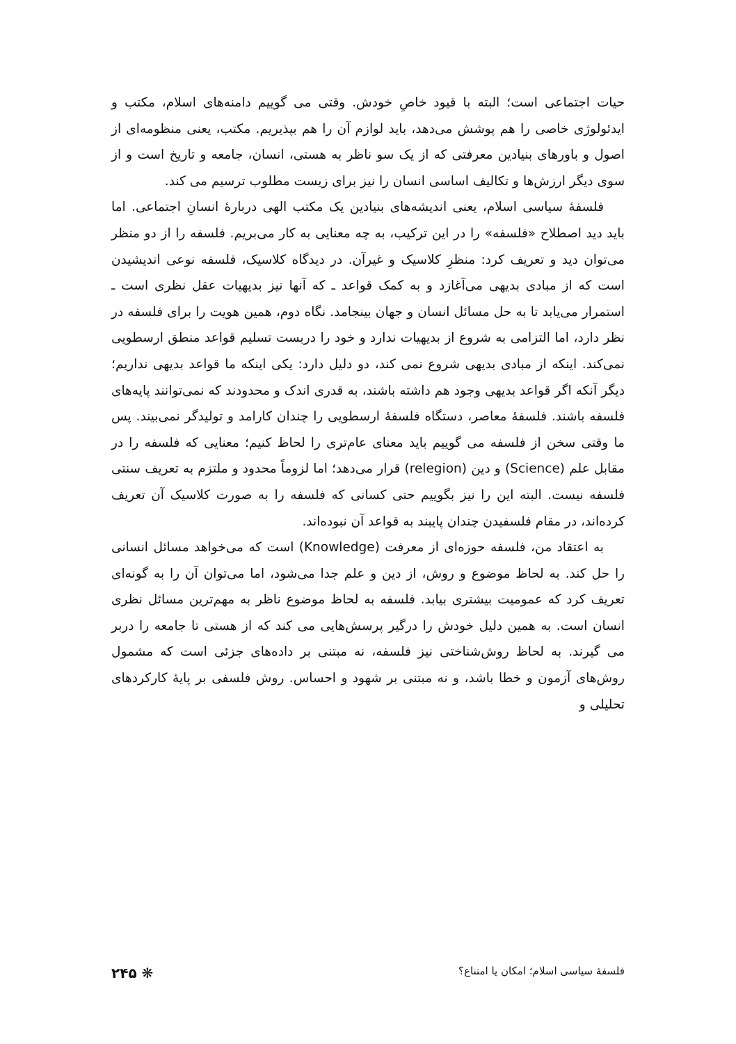حیات اجتماعی است؛ البته با قیود خاصِ خودش. وقتی می گوییم دامنه‌های اسلام، مکتب و ایدئولوژی خاصی را هم پوشش می‌دهد، باید لوازم آن را هم بپذیریم. مکتب، یعنی منظومه‌ای از اصول و باورهای بنیادین معرفتی که از یک سو ناظر به هستی، انسان، جامعه و تاریخ است و از سوی دیگر ارزش‌ها و تکالیف اساسی انسان را نیز برای زیست مطلوب ترسیم می کند.
فلسفهٔ سیاسی اسلام، یعنی اندیشه‌های بنیادین یک مکتب الهی دربارهٔ انسانِ اجتماعی. اما باید دید اصطلاح «فلسفه» را در این ترکیب، به چه معنایی به کار می‌بریم. فلسفه را از دو منظر می‌توان دید و تعریف کرد: منظرِ کلاسیک و غیرآن. در دیدگاه کلاسیک، فلسفه نوعی اندیشیدن است که از مبادی بدیهی می‌آغازد و به کمک قواعد ـ که آنها نیز بدیهیات عقل نظری است ـ استمرار می‌یابد تا به حل مسائل انسان و جهان بینجامد. نگاه دوم، همین هویت را برای فلسفه در نظر دارد، اما التزامی به شروع از بدیهیات ندارد و خود را دربست تسلیم قواعد منطق ارسطویی نمی‌کند. اینکه از مبادی بدیهی شروع نمی کند، دو دلیل دارد: یکی اینکه ما قواعد بدیهی نداریم؛ دیگر آنکه اگر قواعد بدیهی وجود هم داشته باشند، به قدری اندک و محدودند که نمی‌توانند پایه‌های فلسفه باشند. فلسفهٔ معاصر، دستگاه فلسفهٔ ارسطویی را چندان کارامد و تولیدگر نمی‌بیند. پس ما وقتی سخن از فلسفه می گوییم باید معنای عام‌تری را لحاظ کنیم؛ معنایی که فلسفه را در مقابل علم (Science) و دین (relegion) قرار می‌دهد؛ اما لزوماً محدود و ملتزم به تعریف سنتی فلسفه نیست. البته این را نیز بگوییم حتی کسانی که فلسفه را به صورت کلاسیک آن تعریف کرده‌اند، در مقام فلسفیدن چندان پایبند به قواعد آن نبوده‌اند.
به اعتقاد من، فلسفه حوزه‌ای از معرفت (Knowledge) است که می‌خواهد مسائل انسانی را حل کند. به لحاظ موضوع و روش، از دین و علم جدا می‌شود، اما می‌توان آن را به گونه‌ای تعریف کرد که عمومیت بیشتری بیابد. فلسفه به لحاظ موضوع ناظر به مهم‌ترین مسائل نظری انسان است. به همین دلیل خودش را درگیر پرسش‌هایی می کند که از هستی تا جامعه را دربر می گیرند. به لحاظ روش‌شناختی نیز فلسفه، نه مبتنی بر داده‌های جزئی است که مشمول روش‌های آزمون و خطا باشد، و نه مبتنی بر شهود و احساس. روش فلسفی بر پایهٔ کارکردهای تحلیلی و
فلسفهٔ سیاسی اسلام؛ امکان یا امتناع؟ ❋ ۲۴۵